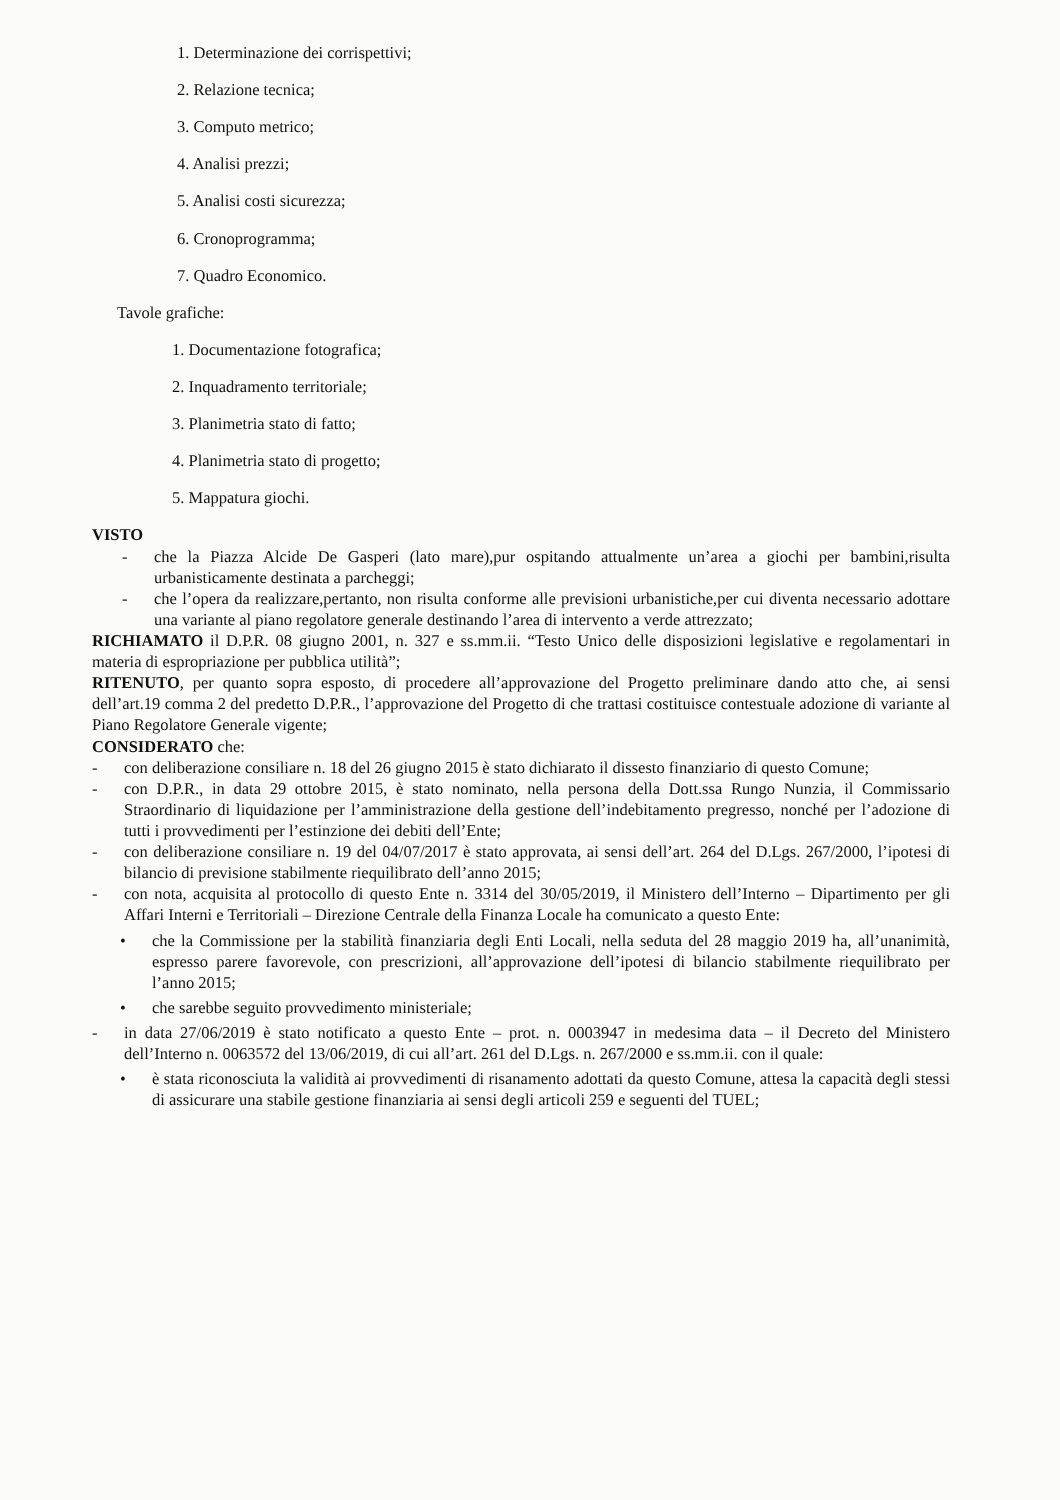1. Determinazione dei corrispettivi;
2. Relazione tecnica;
3. Computo metrico;
4. Analisi prezzi;
5. Analisi costi sicurezza;
6. Cronoprogramma;
7. Quadro Economico.
Tavole grafiche:
1. Documentazione fotografica;
2. Inquadramento territoriale;
3. Planimetria stato di fatto;
4. Planimetria stato di progetto;
5. Mappatura giochi.
VISTO
- che la Piazza Alcide De Gasperi (lato mare),pur ospitando attualmente un’area a giochi per bambini,risulta urbanisticamente destinata a parcheggi;
- che l’opera da realizzare,pertanto, non risulta conforme alle previsioni urbanistiche,per cui diventa necessario adottare una variante al piano regolatore generale destinando l’area di intervento a verde attrezzato;
RICHIAMATO il D.P.R. 08 giugno 2001, n. 327 e ss.mm.ii. “Testo Unico delle disposizioni legislative e regolamentari in materia di espropriazione per pubblica utilità”;
RITENUTO, per quanto sopra esposto, di procedere all’approvazione del Progetto preliminare dando atto che, ai sensi dell’art.19 comma 2 del predetto D.P.R., l’approvazione del Progetto di che trattasi costituisce contestuale adozione di variante al Piano Regolatore Generale vigente;
CONSIDERATO che:
- con deliberazione consiliare n. 18 del 26 giugno 2015 è stato dichiarato il dissesto finanziario di questo Comune;
- con D.P.R., in data 29 ottobre 2015, è stato nominato, nella persona della Dott.ssa Rungo Nunzia, il Commissario Straordinario di liquidazione per l’amministrazione della gestione dell’indebitamento pregresso, nonché per l’adozione di tutti i provvedimenti per l’estinzione dei debiti dell’Ente;
- con deliberazione consiliare n. 19 del 04/07/2017 è stato approvata, ai sensi dell’art. 264 del D.Lgs. 267/2000, l’ipotesi di bilancio di previsione stabilmente riequilibrato dell’anno 2015;
- con nota, acquisita al protocollo di questo Ente n. 3314 del 30/05/2019, il Ministero dell’Interno – Dipartimento per gli Affari Interni e Territoriali – Direzione Centrale della Finanza Locale ha comunicato a questo Ente:
• che la Commissione per la stabilità finanziaria degli Enti Locali, nella seduta del 28 maggio 2019 ha, all’unanimità, espresso parere favorevole, con prescrizioni, all’approvazione dell’ipotesi di bilancio stabilmente riequilibrato per l’anno 2015;
• che sarebbe seguito provvedimento ministeriale;
- in data 27/06/2019 è stato notificato a questo Ente – prot. n. 0003947 in medesima data – il Decreto del Ministero dell’Interno n. 0063572 del 13/06/2019, di cui all’art. 261 del D.Lgs. n. 267/2000 e ss.mm.ii. con il quale:
• è stata riconosciuta la validità ai provvedimenti di risanamento adottati da questo Comune, attesa la capacità degli stessi di assicurare una stabile gestione finanziaria ai sensi degli articoli 259 e seguenti del TUEL;